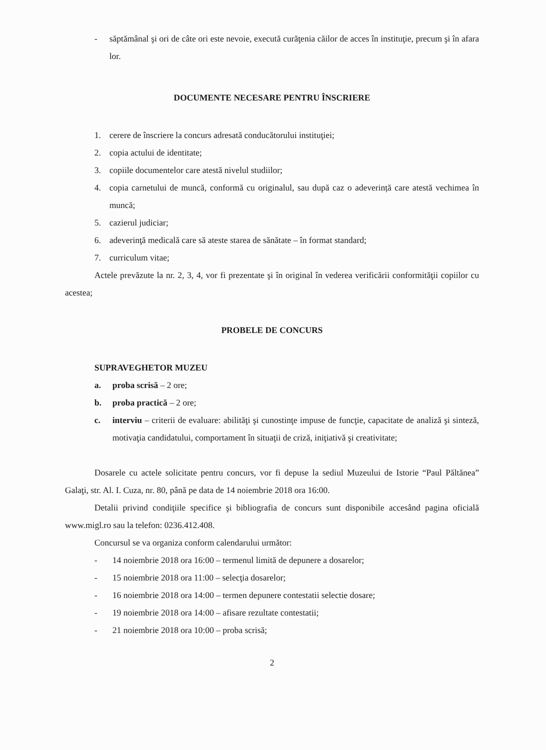- săptămânal şi ori de câte ori este nevoie, execută curăţenia căilor de acces în instituţie, precum şi în afara lor.
DOCUMENTE NECESARE PENTRU ÎNSCRIERE
1. cerere de înscriere la concurs adresată conducătorului instituţiei;
2. copia actului de identitate;
3. copiile documentelor care atestă nivelul studiilor;
4. copia carnetului de muncă, conformă cu originalul, sau după caz o adeverință care atestă vechimea în muncă;
5. cazierul judiciar;
6. adeverinţă medicală care să ateste starea de sănătate – în format standard;
7. curriculum vitae;
Actele prevăzute la nr. 2, 3, 4, vor fi prezentate şi în original în vederea verificării conformităţii copiilor cu acestea;
PROBELE DE CONCURS
SUPRAVEGHETOR MUZEU
a. proba scrisă – 2 ore;
b. proba practică – 2 ore;
c. interviu – criterii de evaluare: abilităţi şi cunostinţe impuse de funcţie, capacitate de analiză şi sinteză, motivaţia candidatului, comportament în situaţii de criză, iniţiativă şi creativitate;
Dosarele cu actele solicitate pentru concurs, vor fi depuse la sediul Muzeului de Istorie “Paul Păltănea” Galaţi, str. Al. I. Cuza, nr. 80, până pe data de 14 noiembrie 2018 ora 16:00.
Detalii privind condiţiile specifice şi bibliografia de concurs sunt disponibile accesând pagina oficială www.migl.ro sau la telefon: 0236.412.408.
Concursul se va organiza conform calendarului următor:
- 14 noiembrie 2018 ora 16:00 – termenul limită de depunere a dosarelor;
- 15 noiembrie 2018 ora 11:00 – selecţia dosarelor;
- 16 noiembrie 2018 ora 14:00 – termen depunere contestatii selectie dosare;
- 19 noiembrie 2018 ora 14:00 – afisare rezultate contestatii;
- 21 noiembrie 2018 ora 10:00 – proba scrisă;
2